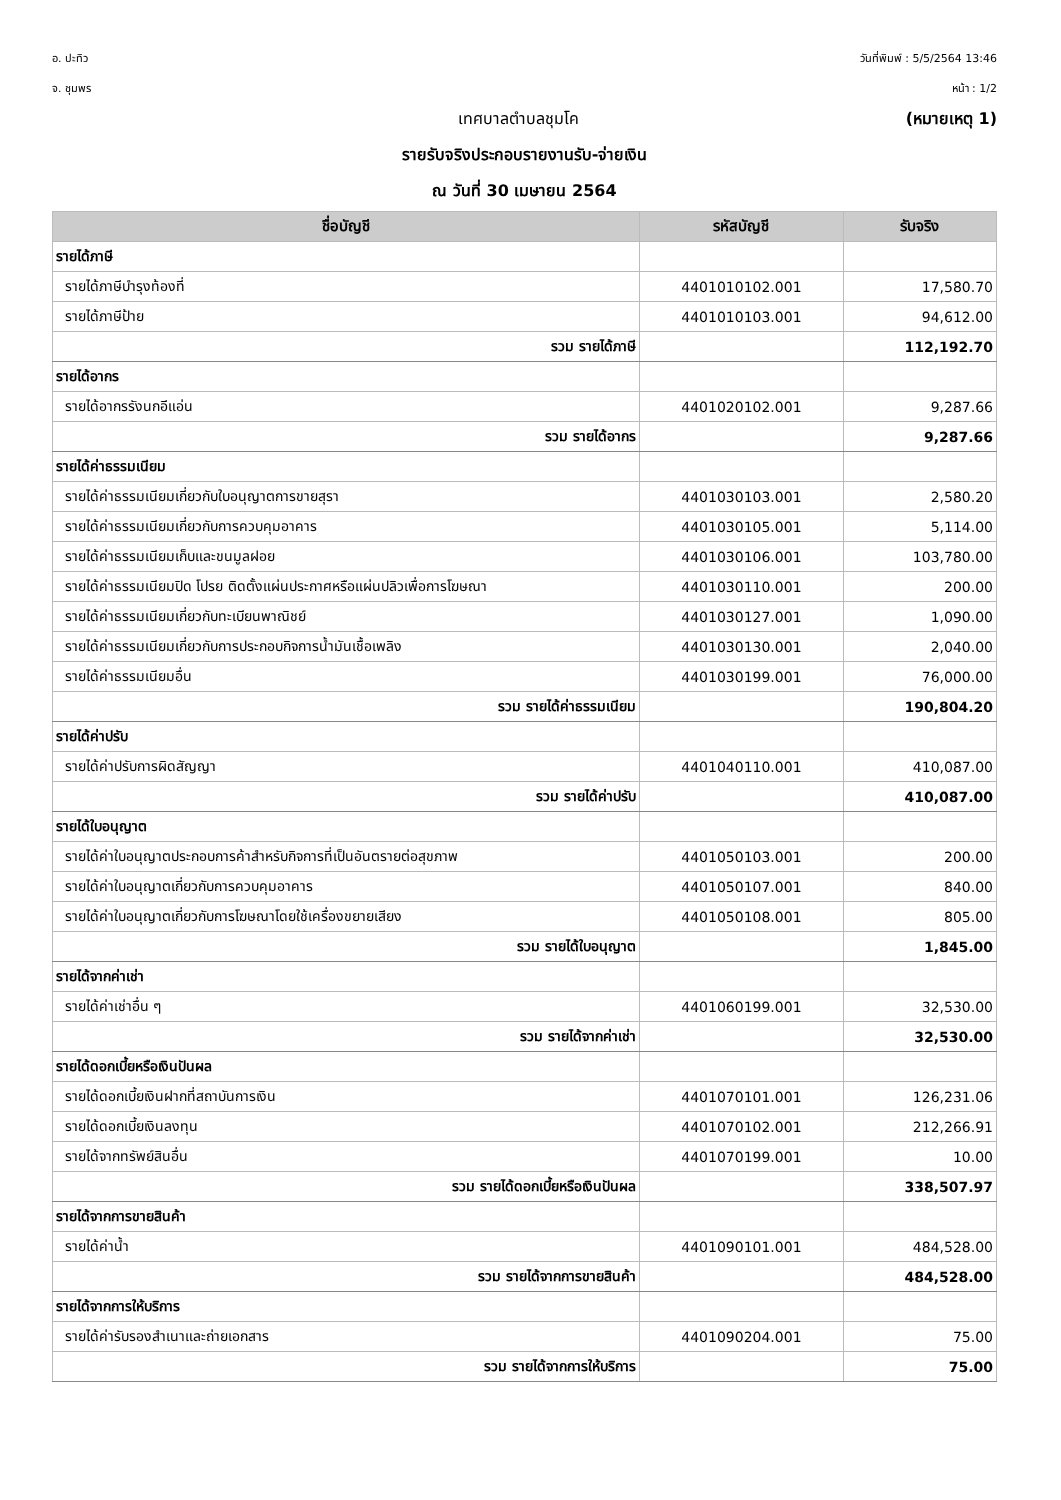อ. ปะทิว
จ. ชุมพร
วันที่พิมพ์ : 5/5/2564 13:46
หน้า : 1/2
เทศบาลตำบลชุมโค (หมายเหตุ 1)
รายรับจริงประกอบรายงานรับ-จ่ายเงิน
ณ วันที่ 30 เมษายน 2564
| ชื่อบัญชี | รหัสบัญชี | รับจริง |
| --- | --- | --- |
| รายได้ภาษี | | |
| รายได้ภาษีบำรุงท้องที่ | 4401010102.001 | 17,580.70 |
| รายได้ภาษีป้าย | 4401010103.001 | 94,612.00 |
| รวม รายได้ภาษี | | 112,192.70 |
| รายได้อากร | | |
| รายได้อากรรังนกอีแอ่น | 4401020102.001 | 9,287.66 |
| รวม รายได้อากร | | 9,287.66 |
| รายได้ค่าธรรมเนียม | | |
| รายได้ค่าธรรมเนียมเกี่ยวกับใบอนุญาตการขายสุรา | 4401030103.001 | 2,580.20 |
| รายได้ค่าธรรมเนียมเกี่ยวกับการควบคุมอาคาร | 4401030105.001 | 5,114.00 |
| รายได้ค่าธรรมเนียมเก็บและขนมูลฝอย | 4401030106.001 | 103,780.00 |
| รายได้ค่าธรรมเนียมปิด โปรย ติดตั้งแผ่นประกาศหรือแผ่นปลิวเพื่อการโฆษณา | 4401030110.001 | 200.00 |
| รายได้ค่าธรรมเนียมเกี่ยวกับทะเบียนพาณิชย์ | 4401030127.001 | 1,090.00 |
| รายได้ค่าธรรมเนียมเกี่ยวกับการประกอบกิจการน้ำมันเชื้อเพลิง | 4401030130.001 | 2,040.00 |
| รายได้ค่าธรรมเนียมอื่น | 4401030199.001 | 76,000.00 |
| รวม รายได้ค่าธรรมเนียม | | 190,804.20 |
| รายได้ค่าปรับ | | |
| รายได้ค่าปรับการผิดสัญญา | 4401040110.001 | 410,087.00 |
| รวม รายได้ค่าปรับ | | 410,087.00 |
| รายได้ใบอนุญาต | | |
| รายได้ค่าใบอนุญาตประกอบการค้าสำหรับกิจการที่เป็นอันตรายต่อสุขภาพ | 4401050103.001 | 200.00 |
| รายได้ค่าใบอนุญาตเกี่ยวกับการควบคุมอาคาร | 4401050107.001 | 840.00 |
| รายได้ค่าใบอนุญาตเกี่ยวกับการโฆษณาโดยใช้เครื่องขยายเสียง | 4401050108.001 | 805.00 |
| รวม รายได้ใบอนุญาต | | 1,845.00 |
| รายได้จากค่าเช่า | | |
| รายได้ค่าเช่าอื่น ๆ | 4401060199.001 | 32,530.00 |
| รวม รายได้จากค่าเช่า | | 32,530.00 |
| รายได้ดอกเบี้ยหรือเงินปันผล | | |
| รายได้ดอกเบี้ยเงินฝากที่สถาบันการเงิน | 4401070101.001 | 126,231.06 |
| รายได้ดอกเบี้ยเงินลงทุน | 4401070102.001 | 212,266.91 |
| รายได้จากทรัพย์สินอื่น | 4401070199.001 | 10.00 |
| รวม รายได้ดอกเบี้ยหรือเงินปันผล | | 338,507.97 |
| รายได้จากการขายสินค้า | | |
| รายได้ค่าน้ำ | 4401090101.001 | 484,528.00 |
| รวม รายได้จากการขายสินค้า | | 484,528.00 |
| รายได้จากการให้บริการ | | |
| รายได้ค่ารับรองสำเนาและถ่ายเอกสาร | 4401090204.001 | 75.00 |
| รวม รายได้จากการให้บริการ | | 75.00 |